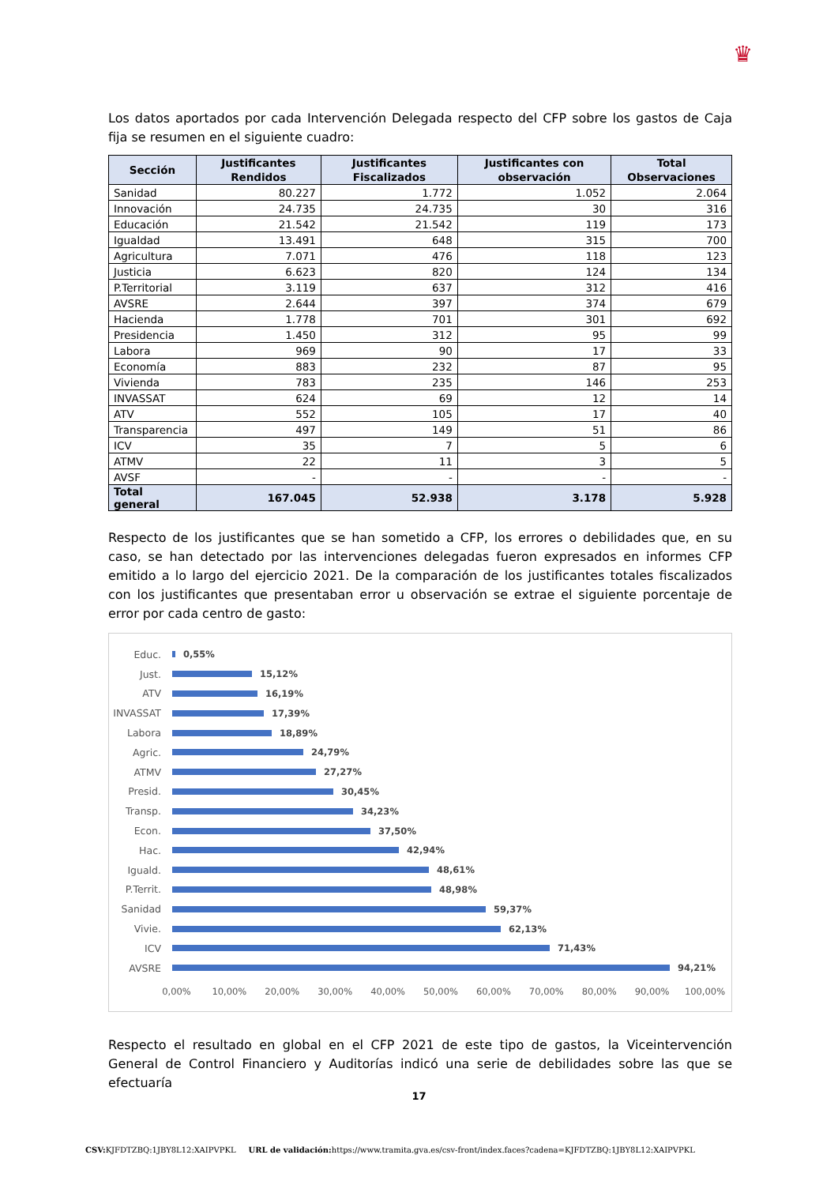♛
Los datos aportados por cada Intervención Delegada respecto del CFP sobre los gastos de Caja fija se resumen en el siguiente cuadro:
| Sección | Justificantes Rendidos | Justificantes Fiscalizados | Justificantes con observación | Total Observaciones |
| --- | --- | --- | --- | --- |
| Sanidad | 80.227 | 1.772 | 1.052 | 2.064 |
| Innovación | 24.735 | 24.735 | 30 | 316 |
| Educación | 21.542 | 21.542 | 119 | 173 |
| Igualdad | 13.491 | 648 | 315 | 700 |
| Agricultura | 7.071 | 476 | 118 | 123 |
| Justicia | 6.623 | 820 | 124 | 134 |
| P.Territorial | 3.119 | 637 | 312 | 416 |
| AVSRE | 2.644 | 397 | 374 | 679 |
| Hacienda | 1.778 | 701 | 301 | 692 |
| Presidencia | 1.450 | 312 | 95 | 99 |
| Labora | 969 | 90 | 17 | 33 |
| Economía | 883 | 232 | 87 | 95 |
| Vivienda | 783 | 235 | 146 | 253 |
| INVASSAT | 624 | 69 | 12 | 14 |
| ATV | 552 | 105 | 17 | 40 |
| Transparencia | 497 | 149 | 51 | 86 |
| ICV | 35 | 7 | 5 | 6 |
| ATMV | 22 | 11 | 3 | 5 |
| AVSF | - | - | - | - |
| Total general | 167.045 | 52.938 | 3.178 | 5.928 |
Respecto de los justificantes que se han sometido a CFP, los errores o debilidades que, en su caso, se han detectado por las intervenciones delegadas fueron expresados en informes CFP emitido a lo largo del ejercicio 2021. De la comparación de los justificantes totales fiscalizados con los justificantes que presentaban error u observación se extrae el siguiente porcentaje de error por cada centro de gasto:
Educ. 0,55%
Just. 15,12%
ATV 16,19%
INVASSAT 17,39%
Labora 18,89%
Agric. 24,79%
ATMV 27,27%
Presid. 30,45%
Transp. 34,23%
Econ. 37,50%
Hac. 42,94%
Iguald. 48,61%
P.Territ.
48,98%
Sanidad 59,37%
Vivie. 62,13%
ICV 71,43%
AVSRE 94,21%
0,00% 10,00% 20,00% 30,00% 40,00% 50,00% 60,00% 70,00% 80,00% 90,00% 100,00%
Respecto el resultado en global en el CFP 2021 de este tipo de gastos, la Viceintervención General de Control Financiero y Auditorías indicó una serie de debilidades sobre las que se efectuaría
17
CSV: KJFDTZBQ:1JBY8L12:XAIPVPKL URL de validación: https://www.tramita.gva.es/csv-front/index.faces?cadena=KJFDTZBQ:1JBY8L12:XAIPVPKL